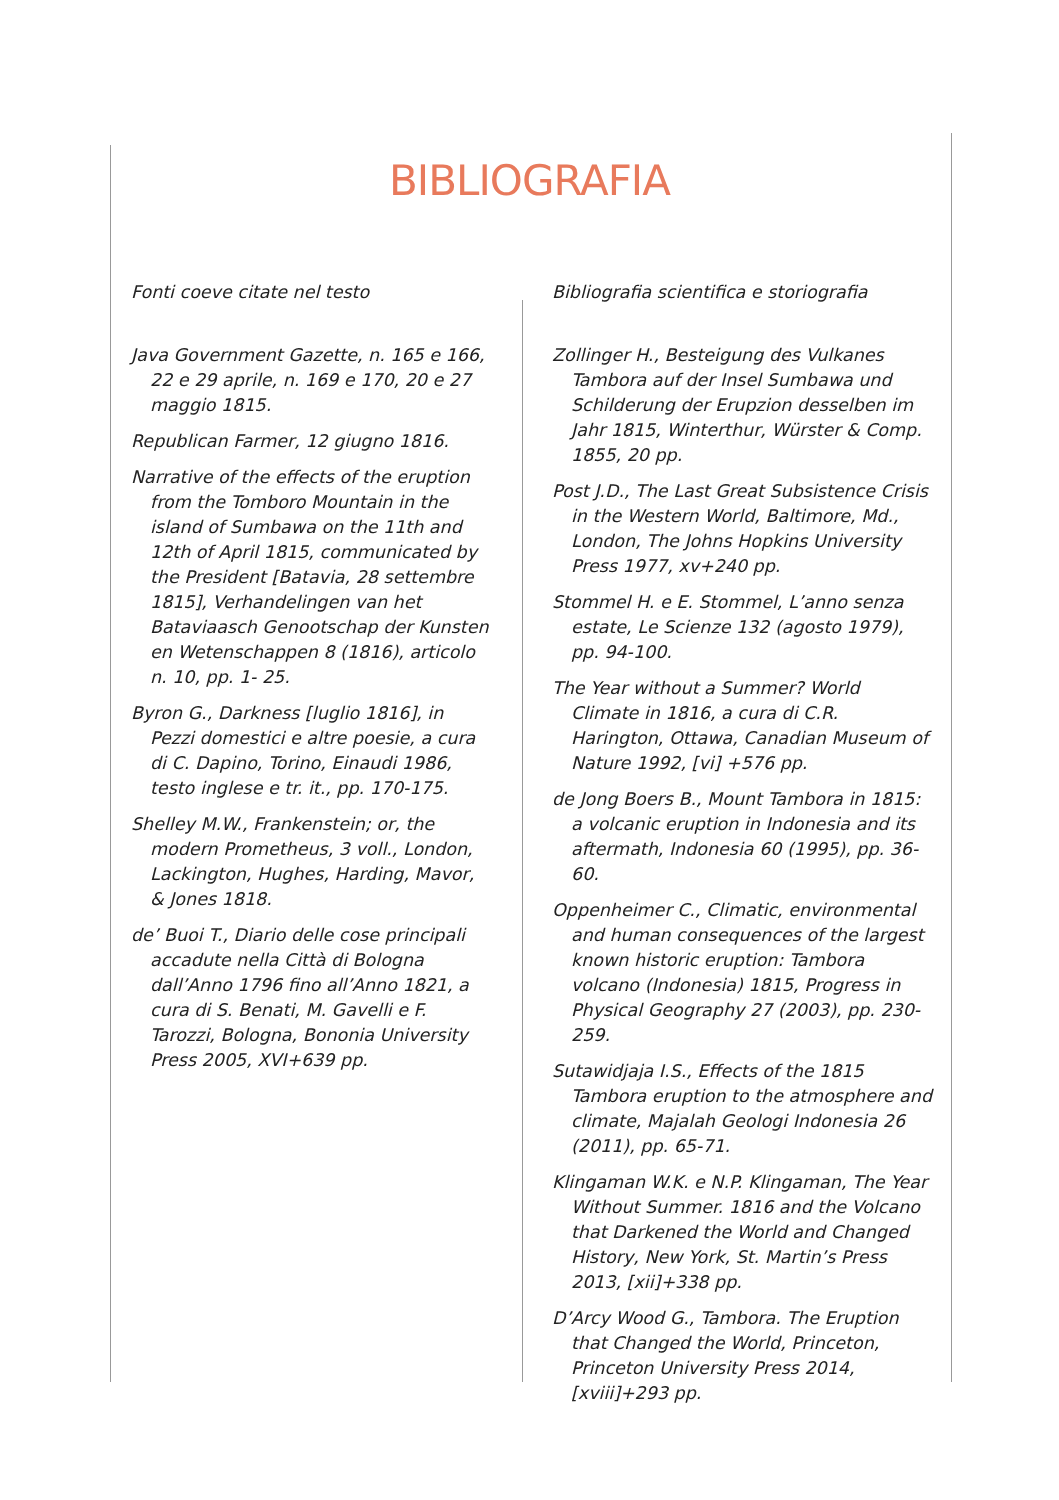BIBLIOGRAFIA
Fonti coeve citate nel testo
Java Government Gazette, n. 165 e 166, 22 e 29 aprile, n. 169 e 170, 20 e 27 maggio 1815.
Republican Farmer, 12 giugno 1816.
Narrative of the effects of the eruption from the Tomboro Mountain in the island of Sumbawa on the 11th and 12th of April 1815, communicated by the President [Batavia, 28 settembre 1815], Verhandelingen van het Bataviaasch Genootschap der Kunsten en Wetenschappen 8 (1816), articolo n. 10, pp. 1- 25.
Byron G., Darkness [luglio 1816], in Pezzi domestici e altre poesie, a cura di C. Dapino, Torino, Einaudi 1986, testo inglese e tr. it., pp. 170-175.
Shelley M.W., Frankenstein; or, the modern Prometheus, 3 voll., London, Lackington, Hughes, Harding, Mavor, & Jones 1818.
de’ Buoi T., Diario delle cose principali accadute nella Città di Bologna dall’Anno 1796 fino all’Anno 1821, a cura di S. Benati, M. Gavelli e F. Tarozzi, Bologna, Bononia University Press 2005, XVI+639 pp.
Bibliografia scientifica e storiografia
Zollinger H., Besteigung des Vulkanes Tambora auf der Insel Sumbawa und Schilderung der Erupzion desselben im Jahr 1815, Winterthur, Würster & Comp. 1855, 20 pp.
Post J.D., The Last Great Subsistence Crisis in the Western World, Baltimore, Md., London, The Johns Hopkins University Press 1977, xv+240 pp.
Stommel H. e E. Stommel, L’anno senza estate, Le Scienze 132 (agosto 1979), pp. 94-100.
The Year without a Summer? World Climate in 1816, a cura di C.R. Harington, Ottawa, Canadian Museum of Nature 1992, [vi] +576 pp.
de Jong Boers B., Mount Tambora in 1815: a volcanic eruption in Indonesia and its aftermath, Indonesia 60 (1995), pp. 36-60.
Oppenheimer C., Climatic, environmental and human consequences of the largest known historic eruption: Tambora volcano (Indonesia) 1815, Progress in Physical Geography 27 (2003), pp. 230-259.
Sutawidjaja I.S., Effects of the 1815 Tambora eruption to the atmosphere and climate, Majalah Geologi Indonesia 26 (2011), pp. 65-71.
Klingaman W.K. e N.P. Klingaman, The Year Without Summer. 1816 and the Volcano that Darkened the World and Changed History, New York, St. Martin’s Press 2013, [xii]+338 pp.
D’Arcy Wood G., Tambora. The Eruption that Changed the World, Princeton, Princeton University Press 2014, [xviii]+293 pp.